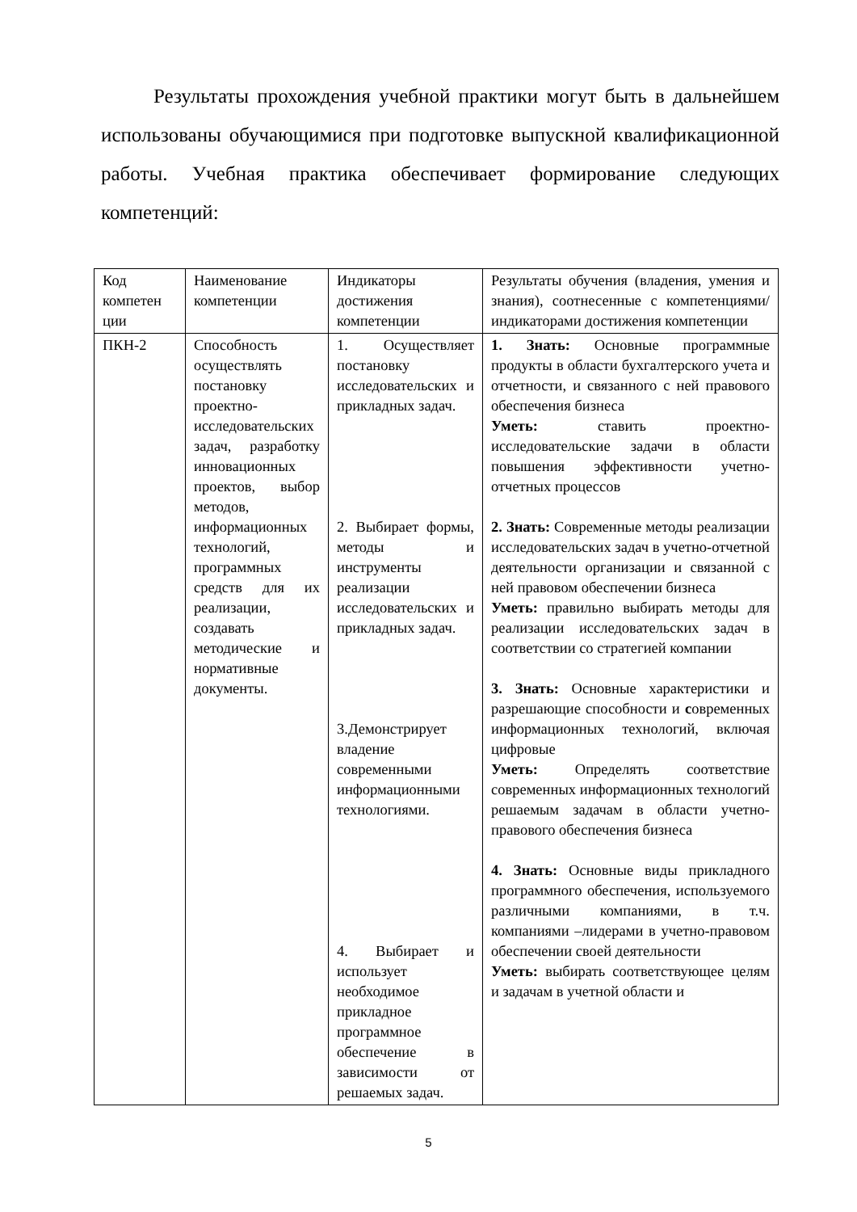Результаты прохождения учебной практики могут быть в дальнейшем использованы обучающимися при подготовке выпускной квалификационной работы. Учебная практика обеспечивает формирование следующих компетенций:
| Код компетен ции | Наименование компетенции | Индикаторы достижения компетенции | Результаты обучения (владения, умения и знания), соотнесенные с компетенциями/индикаторами достижения компетенции |
| ПКН-2 | Способность осуществлять постановку проектно-исследовательских задач, разработку инновационных проектов, выбор методов, информационных технологий, программных средств для их реализации, создавать методические и нормативные документы. | 1. Осуществляет постановку исследовательских и прикладных задач. 2. Выбирает формы, методы и инструменты реализации исследовательских и прикладных задач. 3.Демонстрирует владение современными информационными технологиями. 4. Выбирает и использует необходимое прикладное программное обеспечение в зависимости от решаемых задач. | 1. Знать: Основные программные продукты в области бухгалтерского учета и отчетности, и связанного с ней правового обеспечения бизнеса Уметь: ставить проектно-исследовательские задачи в области повышения эффективности учетно-отчетных процессов 2. Знать: Современные методы реализации исследовательских задач в учетно-отчетной деятельности организации и связанной с ней правовом обеспечении бизнеса Уметь: правильно выбирать методы для реализации исследовательских задач в соответствии со стратегией компании 3. Знать: Основные характеристики и разрешающие способности и с овременных информационных технологий, включая цифровые Уметь: Определять соответствие современных информационных технологий решаемым задачам в области учетно-правового обеспечения бизнеса 4. Знать: Основные виды прикладного программного обеспечения, используемого различными компаниями, в т.ч. компаниями –лидерами в учетно-правовом обеспечении своей деятельности Уметь: выбирать соответствующее целям и задачам в учетной области и |
5